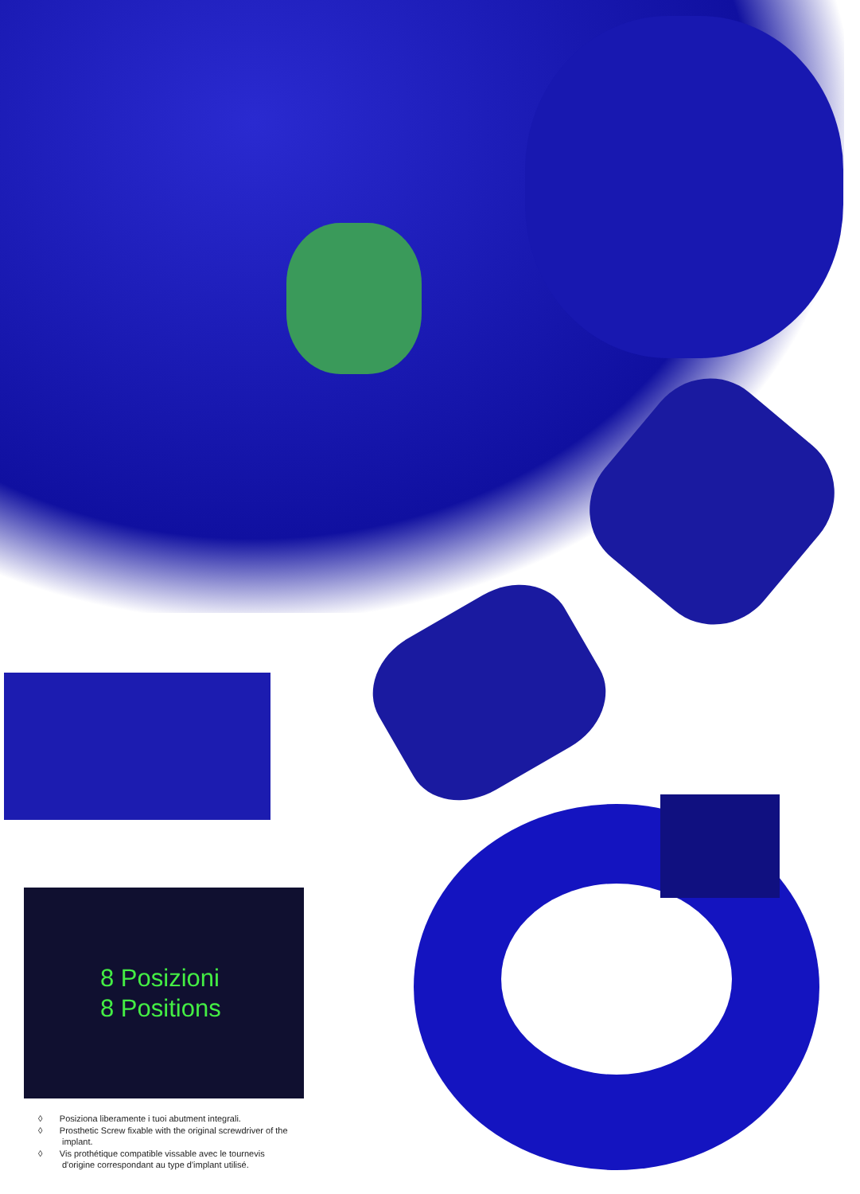8 Posizioni
8 Positions
◊ Posiziona liberamente i tuoi abutment integrali.
◊ Prosthetic Screw fixable with the original screwdriver of the implant.
◊ Vis prothétique compatible vissable avec le tournevis d'origine correspondant au type d'implant utilisé.